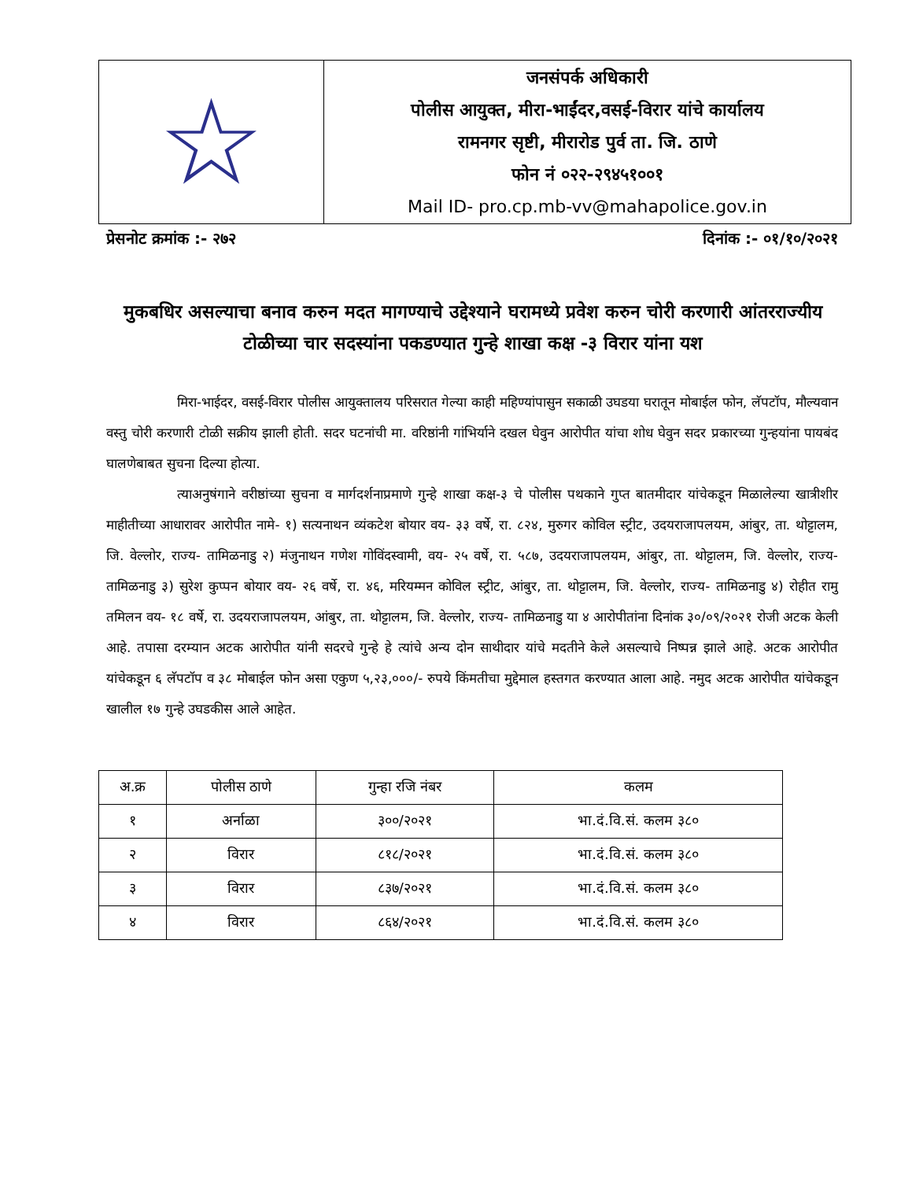| ☆ | जनसंपर्क अधिकारी पोलीस आयुक्त, मीरा-भाईंदर,वसई-विरार यांचे कार्यालय रामनगर सृष्टी, मीरारोड पुर्व ता. जि. ठाणे फोन नं ०२२-२९४५१००१ Mail ID- pro.cp.mb-vv@mahapolice.gov.in |
प्रेसनोट क्रमांक :- २७२ दिनांक :- ०१/१०/२०२१
मुकबधिर असल्याचा बनाव करुन मदत मागण्याचे उद्देश्याने घरामध्ये प्रवेश करुन चोरी करणारी आंतरराज्यीय टोळीच्या चार सदस्यांना पकडण्यात गुन्हे शाखा कक्ष -३ विरार यांना यश
मिरा-भाईदर, वसई-विरार पोलीस आयुक्तालय परिसरात गेल्या काही महिण्यांपासुन सकाळी उघडया घरातून मोबाईल फोन, लॅपटॉप, मौल्यवान वस्तु चोरी करणारी टोळी सक्रीय झाली होती. सदर घटनांची मा. वरिष्ठांनी गांभिर्याने दखल घेवुन आरोपीत यांचा शोध घेवुन सदर प्रकारच्या गुन्हयांना पायबंद घालणेबाबत सुचना दिल्या होत्या.
त्याअनुषंगाने वरीष्ठांच्या सुचना व मार्गदर्शनाप्रमाणे गुन्हे शाखा कक्ष-३ चे पोलीस पथकाने गुप्त बातमीदार यांचेकडून मिळालेल्या खात्रीशीर माहीतीच्या आधारावर आरोपीत नामे- १) सत्यनाथन व्यंकटेश बोयार वय- ३३ वर्षे, रा. ८२४, मुरुगर कोविल स्ट्रीट, उदयराजापलयम, आंबुर, ता. थोट्टालम, जि. वेल्लोर, राज्य- तामिळनाडु २) मंजुनाथन गणेश गोविंदस्वामी, वय- २५ वर्षे, रा. ५८७, उदयराजापलयम, आंबुर, ता. थोट्टालम, जि. वेल्लोर, राज्य- तामिळनाडु ३) सुरेश कुप्पन बोयार वय- २६ वर्षे, रा. ४६, मरियम्मन कोविल स्ट्रीट, आंबुर, ता. थोट्टालम, जि. वेल्लोर, राज्य- तामिळनाडु ४) रोहीत रामु तमिलन वय- १८ वर्षे, रा. उदयराजापलयम, आंबुर, ता. थोट्टालम, जि. वेल्लोर, राज्य- तामिळनाडु या ४ आरोपीतांना दिनांक ३०/०९/२०२१ रोजी अटक केली आहे. तपासा दरम्यान अटक आरोपीत यांनी सदरचे गुन्हे हे त्यांचे अन्य दोन साथीदार यांचे मदतीने केले असल्याचे निष्पन्न झाले आहे. अटक आरोपीत यांचेकडून ६ लॅपटॉप व ३८ मोबाईल फोन असा एकुण ५,२३,०००/- रुपये किंमतीचा मुद्देमाल हस्तगत करण्यात आला आहे. नमुद अटक आरोपीत यांचेकडून खालील १७ गुन्हे उघडकीस आले आहेत.
| अ.क्र | पोलीस ठाणे | गुन्हा रजि नंबर | कलम |
| --- | --- | --- | --- |
| १ | अर्नाळा | ३००/२०२१ | भा.दं.वि.सं. कलम ३८० |
| २ | विरार | ८१८/२०२१ | भा.दं.वि.सं. कलम ३८० |
| ३ | विरार | ८३७/२०२१ | भा.दं.वि.सं. कलम ३८० |
| ४ | विरार | ८६४/२०२१ | भा.दं.वि.सं. कलम ३८० |